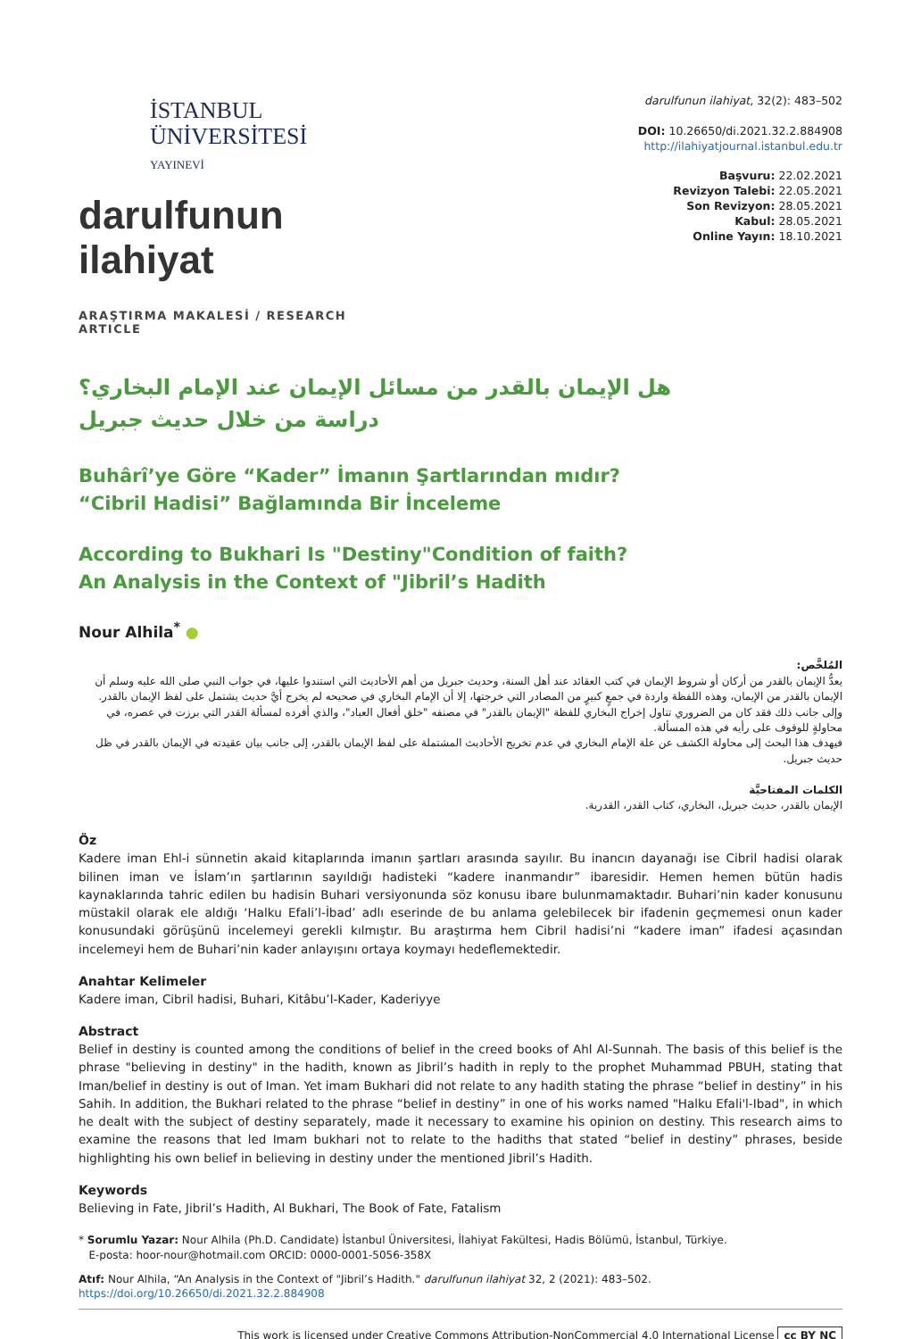İSTANBUL
ÜNİVERSİTESİ
YAYINEVİ
darulfunun ilahiyat
ARAŞTIRMA MAKALESİ / RESEARCH ARTICLE
darulfunun ilahiyat, 32(2): 483–502
DOI: 10.26650/di.2021.32.2.884908
http://ilahiyatjournal.istanbul.edu.tr
Başvuru: 22.02.2021
Revizyon Talebi: 22.05.2021
Son Revizyon: 28.05.2021
Kabul: 28.05.2021
Online Yayın: 18.10.2021
هل الإيمان بالقدر من مسائل الإيمان عند الإمام البخاري؟
دراسة من خلال حديث جبريل
Buhârî’ye Göre “Kader” İmanın Şartlarından mıdır?
“Cibril Hadisi” Bağlamında Bir İnceleme
According to Bukhari Is "Destiny"Condition of faith?
An Analysis in the Context of "Jibril’s Hadith
Nour Alhila<sup>*</sup> ●
المُلخَّص:
يعدُّ الإيمان بالقدر من أركان أو شروط الإيمان في كتب العقائد عند أهل السنة، وحديث جبريل من أهم الأحاديث التي استندوا عليها، في جواب النبي صلى الله عليه وسلم أن الإيمان بالقدر من الإيمان، وهذه اللفظة واردة في جمعٍ كبيرٍ من المصادر التي خرجتها، إلا أن الإمام البخاري في صحيحه لم يخرج أيَّ حديث يشتمل على لفظ الإيمان بالقدر. وإلى جانب ذلك فقد كان من الضروري تناول إخراج البخاري للفظة "الإيمان بالقدر" في مصنفه "خلق أفعال العباد"، والذي أفرده لمسألة القدر التي برزت في عصره، في محاولةٍ للوقوف على رأيه في هذه المسألة.
فيهدف هذا البحث إلى محاولة الكشف عن علة الإمام البخاري في عدم تخريج الأحاديث المشتملة على لفظ الإيمان بالقدر، إلى جانب بيان عقيدته في الإيمان بالقدر في ظل حديث جبريل.
الكلمات المفتاحيَّة
الإيمان بالقدر، حديث جبريل، البخاري، كتاب القدر، القدرية.
Öz
Kadere iman Ehl-i sünnetin akaid kitaplarında imanın şartları arasında sayılır. Bu inancın dayanağı ise Cibril hadisi olarak bilinen iman ve İslam’ın şartlarının sayıldığı hadisteki “kadere inanmandır” ibaresidir. Hemen hemen bütün hadis kaynaklarında tahric edilen bu hadisin Buhari versiyonunda söz konusu ibare bulunmamaktadır. Buhari’nin kader konusunu müstakil olarak ele aldığı ‘Halku Efali’l-İbad’ adlı eserinde de bu anlama gelebilecek bir ifadenin geçmemesi onun kader konusundaki görüşünü incelemeyi gerekli kılmıştır. Bu araştırma hem Cibril hadisi’ni “kadere iman” ifadesi açasından incelemeyi hem de Buhari’nin kader anlayışını ortaya koymayı hedeflemektedir.
Anahtar Kelimeler
Kadere iman, Cibril hadisi, Buhari, Kitâbu’l-Kader, Kaderiyye
Abstract
Belief in destiny is counted among the conditions of belief in the creed books of Ahl Al-Sunnah. The basis of this belief is the phrase "believing in destiny" in the hadith, known as Jibril’s hadith in reply to the prophet Muhammad PBUH, stating that Iman/belief in destiny is out of Iman. Yet imam Bukhari did not relate to any hadith stating the phrase “belief in destiny” in his Sahih. In addition, the Bukhari related to the phrase “belief in destiny” in one of his works named "Halku Efali'l-Ibad", in which he dealt with the subject of destiny separately, made it necessary to examine his opinion on destiny. This research aims to examine the reasons that led Imam bukhari not to relate to the hadiths that stated “belief in destiny” phrases, beside highlighting his own belief in believing in destiny under the mentioned Jibril’s Hadith.
Keywords
Believing in Fate, Jibril’s Hadith, Al Bukhari, The Book of Fate, Fatalism
* Sorumlu Yazar: Nour Alhila (Ph.D. Candidate) İstanbul Üniversitesi, İlahiyat Fakültesi, Hadis Bölümü, İstanbul, Türkiye.
E-posta: hoor-nour@hotmail.com ORCID: 0000-0001-5056-358X
Atıf: Nour Alhila, “An Analysis in the Context of "Jibril’s Hadith." darulfunun ilahiyat 32, 2 (2021): 483–502.
https://doi.org/10.26650/di.2021.32.2.884908
This work is licensed under Creative Commons Attribution-NonCommercial 4.0 International License cc BY NC